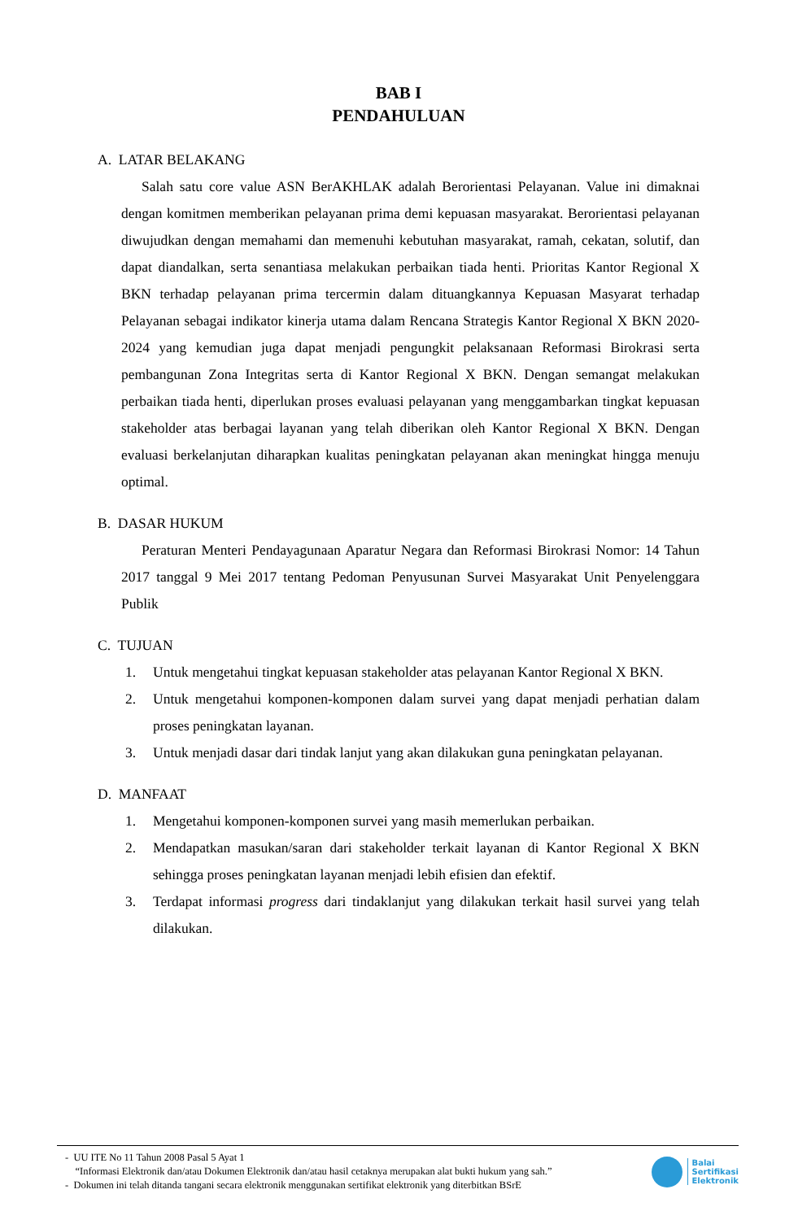BAB I
PENDAHULUAN
A. LATAR BELAKANG
Salah satu core value ASN BerAKHLAK adalah Berorientasi Pelayanan. Value ini dimaknai dengan komitmen memberikan pelayanan prima demi kepuasan masyarakat. Berorientasi pelayanan diwujudkan dengan memahami dan memenuhi kebutuhan masyarakat, ramah, cekatan, solutif, dan dapat diandalkan, serta senantiasa melakukan perbaikan tiada henti. Prioritas Kantor Regional X BKN terhadap pelayanan prima tercermin dalam dituangkannya Kepuasan Masyarat terhadap Pelayanan sebagai indikator kinerja utama dalam Rencana Strategis Kantor Regional X BKN 2020-2024 yang kemudian juga dapat menjadi pengungkit pelaksanaan Reformasi Birokrasi serta pembangunan Zona Integritas serta di Kantor Regional X BKN. Dengan semangat melakukan perbaikan tiada henti, diperlukan proses evaluasi pelayanan yang menggambarkan tingkat kepuasan stakeholder atas berbagai layanan yang telah diberikan oleh Kantor Regional X BKN. Dengan evaluasi berkelanjutan diharapkan kualitas peningkatan pelayanan akan meningkat hingga menuju optimal.
B. DASAR HUKUM
Peraturan Menteri Pendayagunaan Aparatur Negara dan Reformasi Birokrasi Nomor: 14 Tahun 2017 tanggal 9 Mei 2017 tentang Pedoman Penyusunan Survei Masyarakat Unit Penyelenggara Publik
C. TUJUAN
1. Untuk mengetahui tingkat kepuasan stakeholder atas pelayanan Kantor Regional X BKN.
2. Untuk mengetahui komponen-komponen dalam survei yang dapat menjadi perhatian dalam proses peningkatan layanan.
3. Untuk menjadi dasar dari tindak lanjut yang akan dilakukan guna peningkatan pelayanan.
D. MANFAAT
1. Mengetahui komponen-komponen survei yang masih memerlukan perbaikan.
2. Mendapatkan masukan/saran dari stakeholder terkait layanan di Kantor Regional X BKN sehingga proses peningkatan layanan menjadi lebih efisien dan efektif.
3. Terdapat informasi progress dari tindaklanjut yang dilakukan terkait hasil survei yang telah dilakukan.
- UU ITE No 11 Tahun 2008 Pasal 5 Ayat 1
“Informasi Elektronik dan/atau Dokumen Elektronik dan/atau hasil cetaknya merupakan alat bukti hukum yang sah.”
- Dokumen ini telah ditanda tangani secara elektronik menggunakan sertifikat elektronik yang diterbitkan BSrE
Balai
Sertifikasi
Elektronik